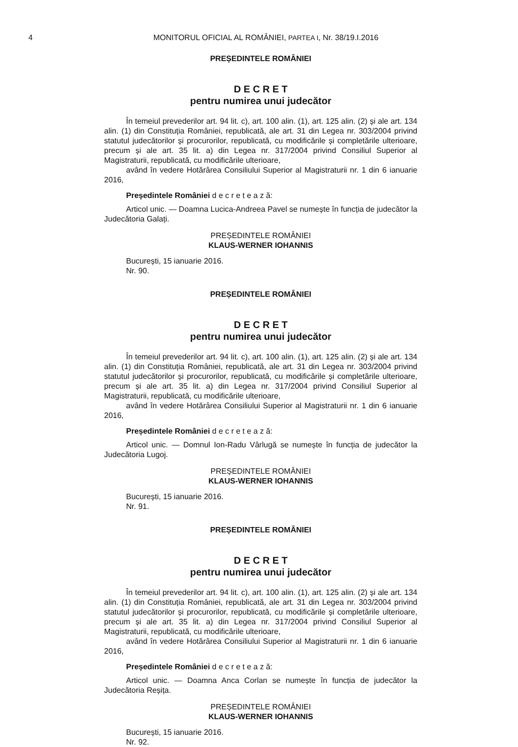4 MONITORUL OFICIAL AL ROMÂNIEI, PARTEA I, Nr. 38/19.I.2016
PREȘEDINTELE ROMÂNIEI
D E C R E T
pentru numirea unui judecător
În temeiul prevederilor art. 94 lit. c), art. 100 alin. (1), art. 125 alin. (2) și ale art. 134 alin. (1) din Constituția României, republicată, ale art. 31 din Legea nr. 303/2004 privind statutul judecătorilor și procurorilor, republicată, cu modificările și completările ulterioare, precum și ale art. 35 lit. a) din Legea nr. 317/2004 privind Consiliul Superior al Magistraturii, republicată, cu modificările ulterioare,
având în vedere Hotărârea Consiliului Superior al Magistraturii nr. 1 din 6 ianuarie 2016,
Președintele României d e c r e t e a z ă:
Articol unic. — Doamna Lucica-Andreea Pavel se numește în funcția de judecător la Judecătoria Galați.
PREȘEDINTELE ROMÂNIEI
KLAUS-WERNER IOHANNIS
București, 15 ianuarie 2016.
Nr. 90.
PREȘEDINTELE ROMÂNIEI
D E C R E T
pentru numirea unui judecător
În temeiul prevederilor art. 94 lit. c), art. 100 alin. (1), art. 125 alin. (2) și ale art. 134 alin. (1) din Constituția României, republicată, ale art. 31 din Legea nr. 303/2004 privind statutul judecătorilor și procurorilor, republicată, cu modificările și completările ulterioare, precum și ale art. 35 lit. a) din Legea nr. 317/2004 privind Consiliul Superior al Magistraturii, republicată, cu modificările ulterioare,
având în vedere Hotărârea Consiliului Superior al Magistraturii nr. 1 din 6 ianuarie 2016,
Președintele României d e c r e t e a z ă:
Articol unic. — Domnul Ion-Radu Vârlugă se numește în funcția de judecător la Judecătoria Lugoj.
PREȘEDINTELE ROMÂNIEI
KLAUS-WERNER IOHANNIS
București, 15 ianuarie 2016.
Nr. 91.
PREȘEDINTELE ROMÂNIEI
D E C R E T
pentru numirea unui judecător
În temeiul prevederilor art. 94 lit. c), art. 100 alin. (1), art. 125 alin. (2) și ale art. 134 alin. (1) din Constituția României, republicată, ale art. 31 din Legea nr. 303/2004 privind statutul judecătorilor și procurorilor, republicată, cu modificările și completările ulterioare, precum și ale art. 35 lit. a) din Legea nr. 317/2004 privind Consiliul Superior al Magistraturii, republicată, cu modificările ulterioare,
având în vedere Hotărârea Consiliului Superior al Magistraturii nr. 1 din 6 ianuarie 2016,
Președintele României d e c r e t e a z ă:
Articol unic. — Doamna Anca Corlan se numește în funcția de judecător la Judecătoria Reșița.
PREȘEDINTELE ROMÂNIEI
KLAUS-WERNER IOHANNIS
București, 15 ianuarie 2016.
Nr. 92.